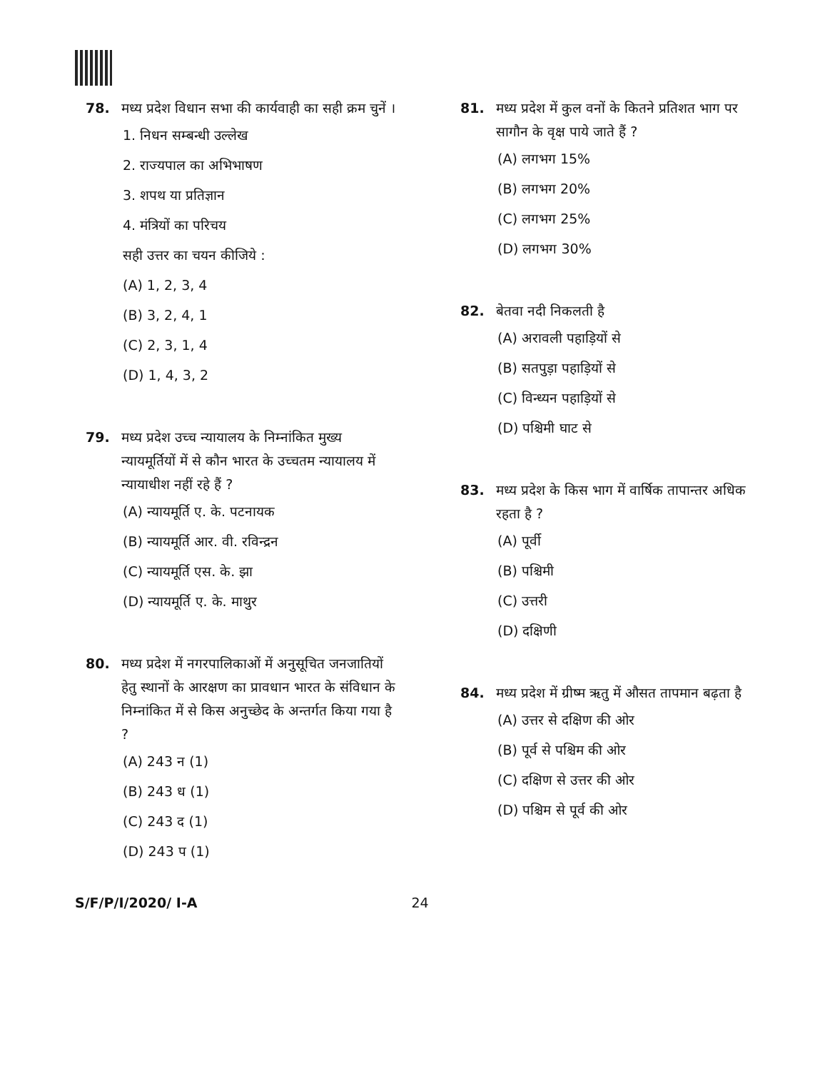78. मध्य प्रदेश विधान सभा की कार्यवाही का सही क्रम चुनें ।
1. निधन सम्बन्धी उल्लेख
2. राज्यपाल का अभिभाषण
3. शपथ या प्रतिज्ञान
4. मंत्रियों का परिचय
सही उत्तर का चयन कीजिये :
(A) 1, 2, 3, 4
(B) 3, 2, 4, 1
(C) 2, 3, 1, 4
(D) 1, 4, 3, 2
79. मध्य प्रदेश उच्च न्यायालय के निम्नांकित मुख्य न्यायमूर्तियों में से कौन भारत के उच्चतम न्यायालय में न्यायाधीश नहीं रहे हैं ?
(A) न्यायमूर्ति ए. के. पटनायक
(B) न्यायमूर्ति आर. वी. रविन्द्रन
(C) न्यायमूर्ति एस. के. झा
(D) न्यायमूर्ति ए. के. माथुर
80. मध्य प्रदेश में नगरपालिकाओं में अनुसूचित जनजातियों हेतु स्थानों के आरक्षण का प्रावधान भारत के संविधान के निम्नांकित में से किस अनुच्छेद के अन्तर्गत किया गया है ?
(A) 243 न (1)
(B) 243 ध (1)
(C) 243 द (1)
(D) 243 प (1)
81. मध्य प्रदेश में कुल वनों के कितने प्रतिशत भाग पर सागौन के वृक्ष पाये जाते हैं ?
(A) लगभग 15%
(B) लगभग 20%
(C) लगभग 25%
(D) लगभग 30%
82. बेतवा नदी निकलती है
(A) अरावली पहाड़ियों से
(B) सतपुड़ा पहाड़ियों से
(C) विन्ध्यन पहाड़ियों से
(D) पश्चिमी घाट से
83. मध्य प्रदेश के किस भाग में वार्षिक तापान्तर अधिक रहता है ?
(A) पूर्वी
(B) पश्चिमी
(C) उत्तरी
(D) दक्षिणी
84. मध्य प्रदेश में ग्रीष्म ऋतु में औसत तापमान बढ़ता है
(A) उत्तर से दक्षिण की ओर
(B) पूर्व से पश्चिम की ओर
(C) दक्षिण से उत्तर की ओर
(D) पश्चिम से पूर्व की ओर
S/F/P/I/2020/ I-A 24